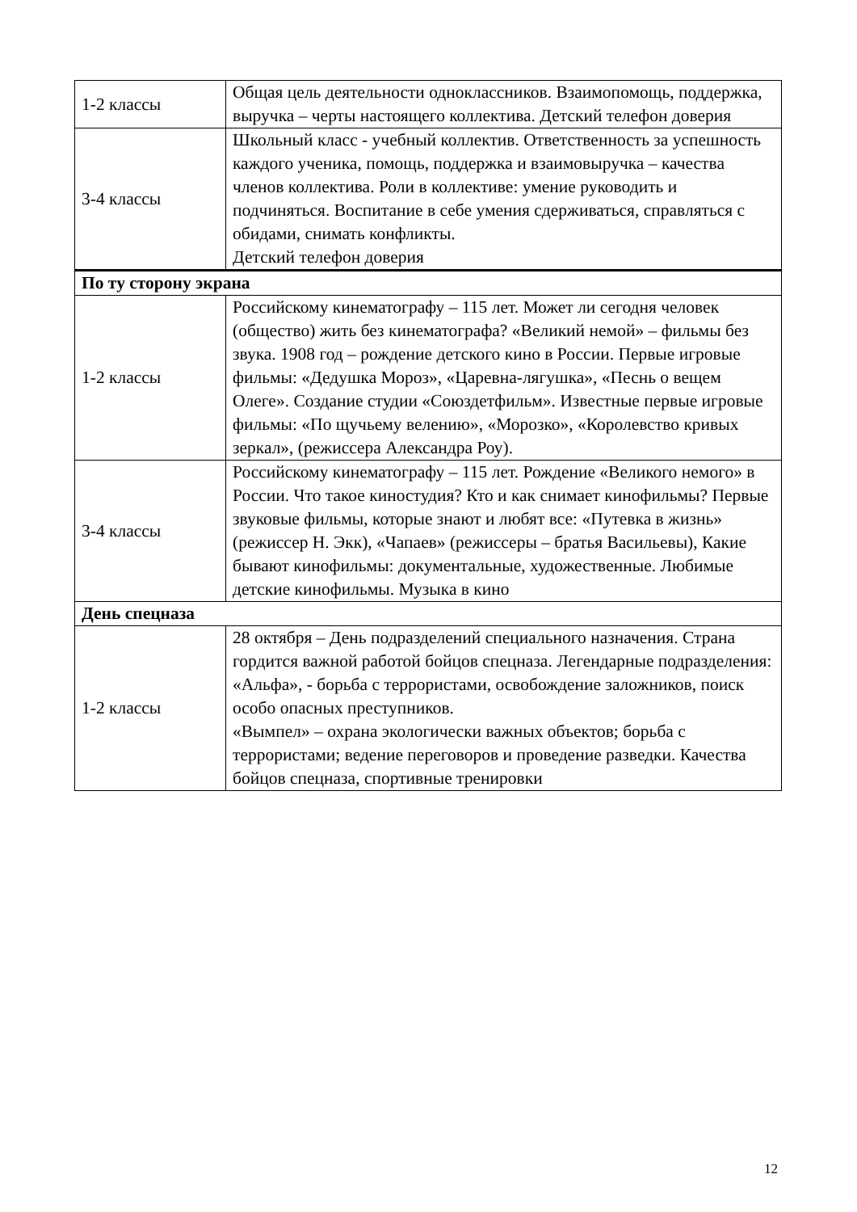| 1-2 классы | Общая цель деятельности одноклассников. Взаимопомощь, поддержка, выручка – черты настоящего коллектива. Детский телефон доверия |
| 3-4 классы | Школьный класс - учебный коллектив. Ответственность за успешность каждого ученика, помощь, поддержка и взаимовыручка – качества членов коллектива. Роли в коллективе: умение руководить и подчиняться. Воспитание в себе умения сдерживаться, справляться с обидами, снимать конфликты. Детский телефон доверия |
| По ту сторону экрана | |
| 1-2 классы | Российскому кинематографу – 115 лет. Может ли сегодня человек (общество) жить без кинематографа? «Великий немой» – фильмы без звука. 1908 год – рождение детского кино в России. Первые игровые фильмы: «Дедушка Мороз», «Царевна-лягушка», «Песнь о вещем Олеге». Создание студии «Союздетфильм». Известные первые игровые фильмы: «По щучьему велению», «Морозко», «Королевство кривых зеркал», (режиссера Александра Роу). |
| 3-4 классы | Российскому кинематографу – 115 лет. Рождение «Великого немого» в России. Что такое киностудия? Кто и как снимает кинофильмы? Первые звуковые фильмы, которые знают и любят все: «Путевка в жизнь» (режиссер Н. Экк), «Чапаев» (режиссеры – братья Васильевы), Какие бывают кинофильмы: документальные, художественные. Любимые детские кинофильмы. Музыка в кино |
| День спецназа | |
| 1-2 классы | 28 октября – День подразделений специального назначения. Страна гордится важной работой бойцов спецназа. Легендарные подразделения: «Альфа», - борьба с террористами, освобождение заложников, поиск особо опасных преступников. «Вымпел» – охрана экологически важных объектов; борьба с террористами; ведение переговоров и проведение разведки. Качества бойцов спецназа, спортивные тренировки |
12